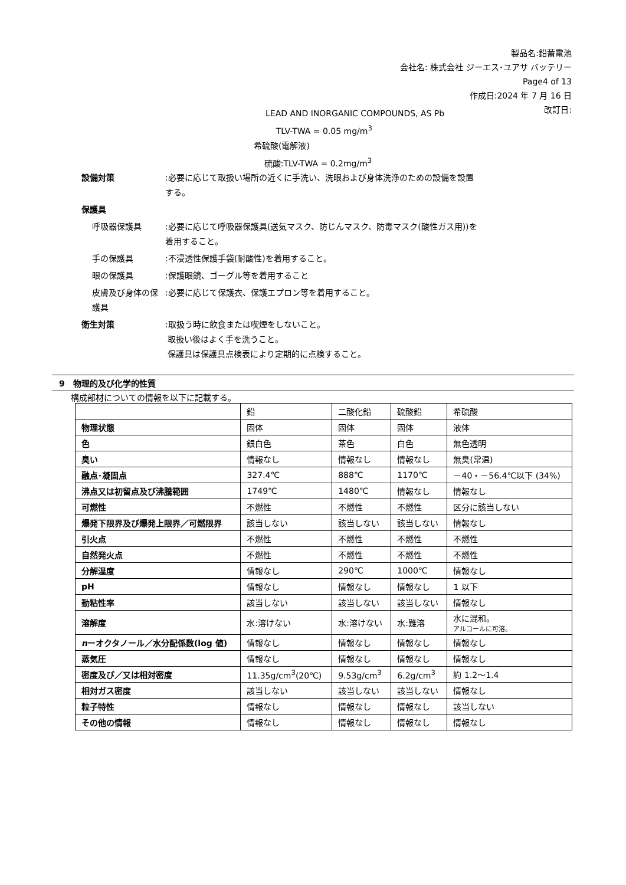製品名:鉛蓄電池
会社名: 株式会社 ジーエス･ユアサ バッテリー
Page4 of 13
作成日:2024 年 7 月 16 日
改訂日:
LEAD AND INORGANIC COMPOUNDS, AS Pb
TLV-TWA = 0.05 mg/m<sup>3</sup>
希硫酸(電解液)
硫酸:TLV-TWA = 0.2mg/m<sup>3</sup>
設備対策 :必要に応じて取扱い場所の近くに手洗い、洗眼および身体洗浄のための設備を設置する。
保護具
呼吸器保護具 :必要に応じて呼吸器保護具(送気マスク、防じんマスク、防毒マスク(酸性ガス用))を着用すること。
手の保護具 :不浸透性保護手袋(耐酸性)を着用すること。
眼の保護具 :保護眼鏡、ゴーグル等を着用すること
皮膚及び身体の保護具 :必要に応じて保護衣、保護エプロン等を着用すること。
衛生対策 :取扱う時に飲食または喫煙をしないこと。
取扱い後はよく手を洗うこと。
保護具は保護具点検表により定期的に点検すること。
9　物理的及び化学的性質
構成部材についての情報を以下に記載する。
| | 鉛 | 二酸化鉛 | 硫酸鉛 | 希硫酸 |
| --- | --- | --- | --- | --- |
| 物理状態 | 固体 | 固体 | 固体 | 液体 |
| 色 | 銀白色 | 茶色 | 白色 | 無色透明 |
| 臭い | 情報なし | 情報なし | 情報なし | 無臭(常温) |
| 融点･凝固点 | 327.4℃ | 888℃ | 1170℃ | －40・－56.4℃以下 (34%) |
| 沸点又は初留点及び沸騰範囲 | 1749℃ | 1480℃ | 情報なし | 情報なし |
| 可燃性 | 不燃性 | 不燃性 | 不燃性 | 区分に該当しない |
| 爆発下限界及び爆発上限界／可燃限界 | 該当しない | 該当しない | 該当しない | 情報なし |
| 引火点 | 不燃性 | 不燃性 | 不燃性 | 不燃性 |
| 自然発火点 | 不燃性 | 不燃性 | 不燃性 | 不燃性 |
| 分解温度 | 情報なし | 290℃ | 1000℃ | 情報なし |
| pH | 情報なし | 情報なし | 情報なし | 1 以下 |
| 動粘性率 | 該当しない | 該当しない | 該当しない | 情報なし |
| 溶解度 | 水:溶けない | 水:溶けない | 水:難溶 | 水に混和。 アルコールに可溶。 |
| n ーオクタノール／水分配係数(log 値) | 情報なし | 情報なし | 情報なし | 情報なし |
| 蒸気圧 | 情報なし | 情報なし | 情報なし | 情報なし |
| 密度及び／又は相対密度 | 11.35g/cm<sup>3</sup>(20℃) | 9.53g/cm<sup>3</sup> | 6.2g/cm<sup>3</sup> | 約 1.2～1.4 |
| 相対ガス密度 | 該当しない | 該当しない | 該当しない | 情報なし |
| 粒子特性 | 情報なし | 情報なし | 情報なし | 該当しない |
| その他の情報 | 情報なし | 情報なし | 情報なし | 情報なし |